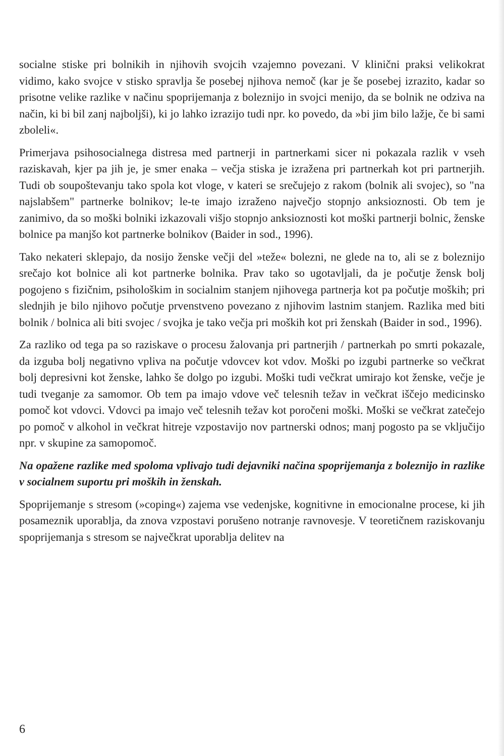socialne stiske pri bolnikih in njihovih svojcih vzajemno povezani. V klinični praksi velikokrat vidimo, kako svojce v stisko spravlja še posebej njihova nemoč (kar je še posebej izrazito, kadar so prisotne velike razlike v načinu spoprijemanja z boleznijo in svojci menijo, da se bolnik ne odziva na način, ki bi bil zanj najboljši), ki jo lahko izrazijo tudi npr. ko povedo, da »bi jim bilo lažje, če bi sami zboleli«.
Primerjava psihosocialnega distresa med partnerji in partnerkami sicer ni pokazala razlik v vseh raziskavah, kjer pa jih je, je smer enaka – večja stiska je izražena pri partnerkah kot pri partnerjih. Tudi ob soupoštevanju tako spola kot vloge, v kateri se srečujejo z rakom (bolnik ali svojec), so "na najslabšem" partnerke bolnikov; le-te imajo izraženo največjo stopnjo anksioznosti. Ob tem je zanimivo, da so moški bolniki izkazovali višjo stopnjo anksioznosti kot moški partnerji bolnic, ženske bolnice pa manjšo kot partnerke bolnikov (Baider in sod., 1996).
Tako nekateri sklepajo, da nosijo ženske večji del »teže« bolezni, ne glede na to, ali se z boleznijo srečajo kot bolnice ali kot partnerke bolnika. Prav tako so ugotavljali, da je počutje žensk bolj pogojeno s fizičnim, psihološkim in socialnim stanjem njihovega partnerja kot pa počutje moških; pri slednjih je bilo njihovo počutje prvenstveno povezano z njihovim lastnim stanjem. Razlika med biti bolnik / bolnica ali biti svojec / svojka je tako večja pri moških kot pri ženskah (Baider in sod., 1996).
Za razliko od tega pa so raziskave o procesu žalovanja pri partnerjih / partnerkah po smrti pokazale, da izguba bolj negativno vpliva na počutje vdovcev kot vdov. Moški po izgubi partnerke so večkrat bolj depresivni kot ženske, lahko še dolgo po izgubi. Moški tudi večkrat umirajo kot ženske, večje je tudi tveganje za samomor. Ob tem pa imajo vdove več telesnih težav in večkrat iščejo medicinsko pomoč kot vdovci. Vdovci pa imajo več telesnih težav kot poročeni moški. Moški se večkrat zatečejo po pomoč v alkohol in večkrat hitreje vzpostavijo nov partnerski odnos; manj pogosto pa se vključijo npr. v skupine za samopomoč.
Na opažene razlike med spoloma vplivajo tudi dejavniki načina spoprijemanja z boleznijo in razlike v socialnem suportu pri moških in ženskah.
Spoprijemanje s stresom (»coping«) zajema vse vedenjske, kognitivne in emocionalne procese, ki jih posameznik uporablja, da znova vzpostavi porušeno notranje ravnovesje. V teoretičnem raziskovanju spoprijemanja s stresom se največkrat uporablja delitev na
6